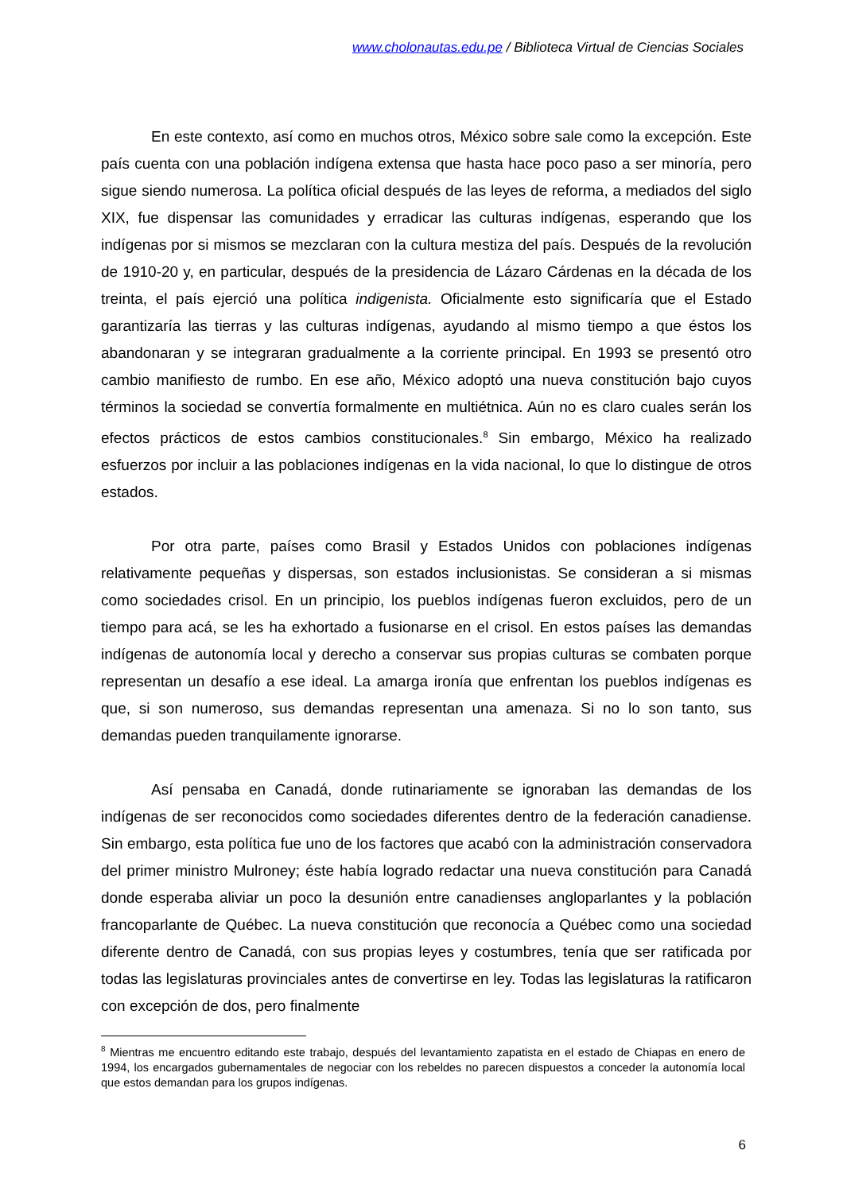www.cholonautas.edu.pe / Biblioteca Virtual de Ciencias Sociales
En este contexto, así como en muchos otros, México sobre sale como la excepción. Este país cuenta con una población indígena extensa que hasta hace poco paso a ser minoría, pero sigue siendo numerosa. La política oficial después de las leyes de reforma, a mediados del siglo XIX, fue dispensar las comunidades y erradicar las culturas indígenas, esperando que los indígenas por si mismos se mezclaran con la cultura mestiza del país. Después de la revolución de 1910-20 y, en particular, después de la presidencia de Lázaro Cárdenas en la década de los treinta, el país ejerció una política indigenista. Oficialmente esto significaría que el Estado garantizaría las tierras y las culturas indígenas, ayudando al mismo tiempo a que éstos los abandonaran y se integraran gradualmente a la corriente principal. En 1993 se presentó otro cambio manifiesto de rumbo. En ese año, México adoptó una nueva constitución bajo cuyos términos la sociedad se convertía formalmente en multiétnica. Aún no es claro cuales serán los efectos prácticos de estos cambios constitucionales.<sup>8</sup> Sin embargo, México ha realizado esfuerzos por incluir a las poblaciones indígenas en la vida nacional, lo que lo distingue de otros estados.
Por otra parte, países como Brasil y Estados Unidos con poblaciones indígenas relativamente pequeñas y dispersas, son estados inclusionistas. Se consideran a si mismas como sociedades crisol. En un principio, los pueblos indígenas fueron excluidos, pero de un tiempo para acá, se les ha exhortado a fusionarse en el crisol. En estos países las demandas indígenas de autonomía local y derecho a conservar sus propias culturas se combaten porque representan un desafío a ese ideal. La amarga ironía que enfrentan los pueblos indígenas es que, si son numeroso, sus demandas representan una amenaza. Si no lo son tanto, sus demandas pueden tranquilamente ignorarse.
Así pensaba en Canadá, donde rutinariamente se ignoraban las demandas de los indígenas de ser reconocidos como sociedades diferentes dentro de la federación canadiense. Sin embargo, esta política fue uno de los factores que acabó con la administración conservadora del primer ministro Mulroney; éste había logrado redactar una nueva constitución para Canadá donde esperaba aliviar un poco la desunión entre canadienses angloparlantes y la población francoparlante de Québec. La nueva constitución que reconocía a Québec como una sociedad diferente dentro de Canadá, con sus propias leyes y costumbres, tenía que ser ratificada por todas las legislaturas provinciales antes de convertirse en ley. Todas las legislaturas la ratificaron con excepción de dos, pero finalmente
<sup>8</sup> Mientras me encuentro editando este trabajo, después del levantamiento zapatista en el estado de Chiapas en enero de 1994, los encargados gubernamentales de negociar con los rebeldes no parecen dispuestos a conceder la autonomía local que estos demandan para los grupos indígenas.
6